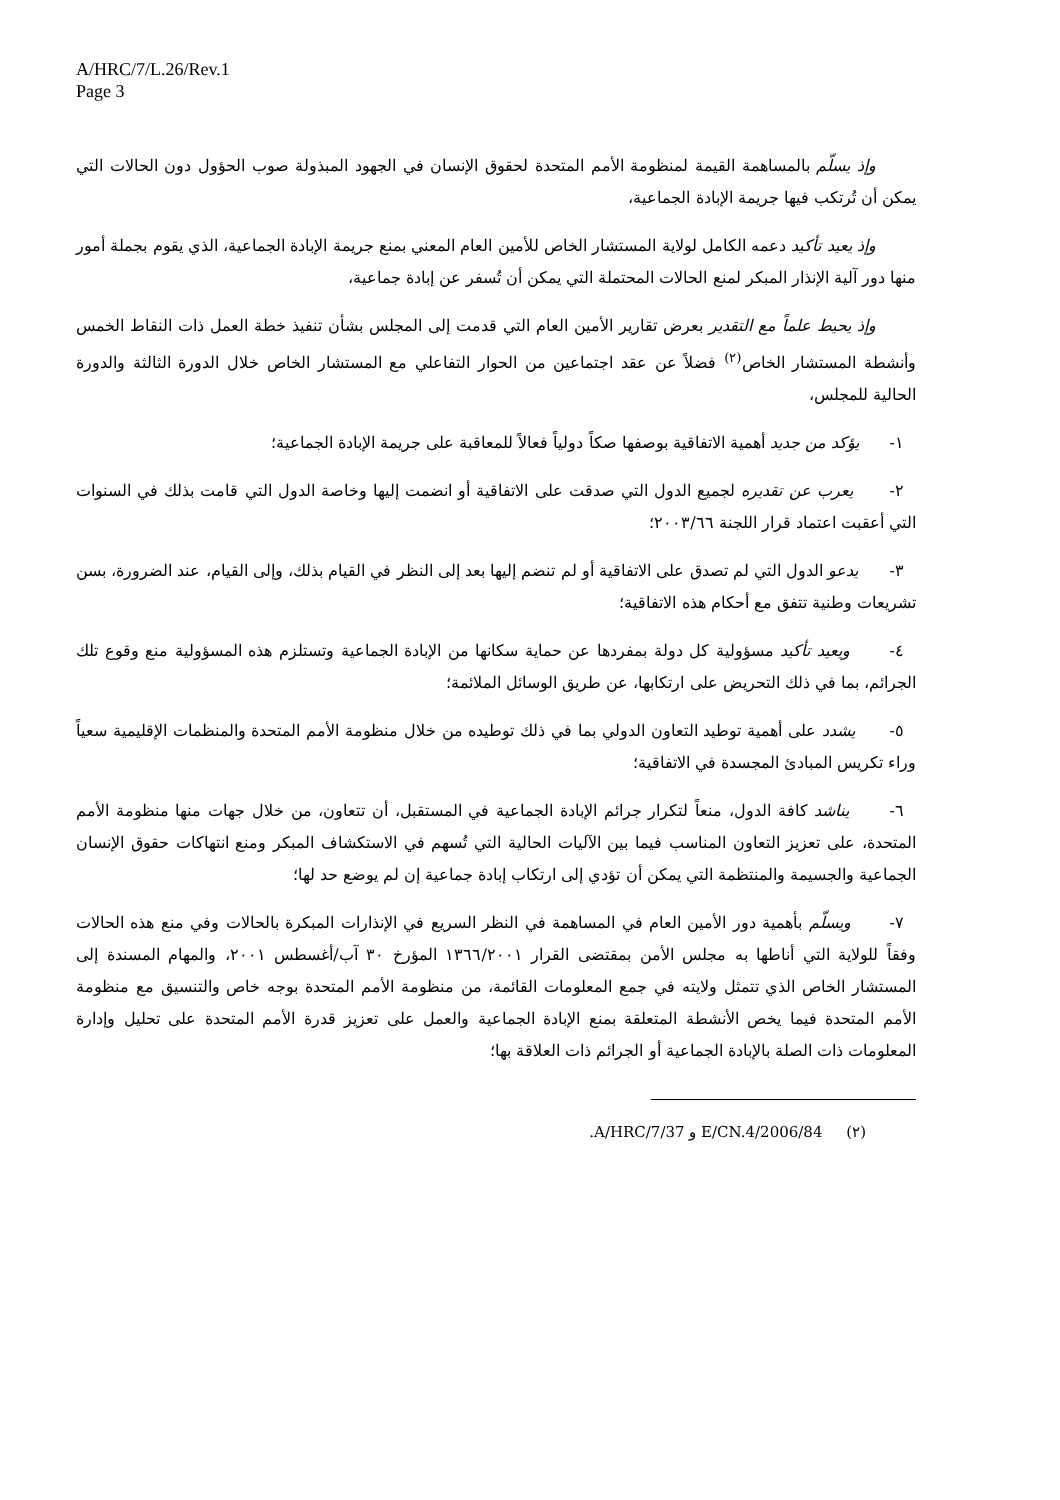A/HRC/7/L.26/Rev.1
Page 3
وإذ يسلّم بالمساهمة القيمة لمنظومة الأمم المتحدة لحقوق الإنسان في الجهود المبذولة صوب الحؤول دون الحالات التي يمكن أن تُرتكب فيها جريمة الإبادة الجماعية،
وإذ يعيد تأكيد دعمه الكامل لولاية المستشار الخاص للأمين العام المعني بمنع جريمة الإبادة الجماعية، الذي يقوم بجملة أمور منها دور آلية الإنذار المبكر لمنع الحالات المحتملة التي يمكن أن تُسفر عن إبادة جماعية،
وإذ يحيط علماً مع التقدير بعرض تقارير الأمين العام التي قدمت إلى المجلس بشأن تنفيذ خطة العمل ذات النقاط الخمس وأنشطة المستشار الخاص<sup>(٢)</sup> فضلاً عن عقد اجتماعين من الحوار التفاعلي مع المستشار الخاص خلال الدورة الثالثة والدورة الحالية للمجلس،
١- يؤكد من جديد أهمية الاتفاقية بوصفها صكاً دولياً فعالاً للمعاقبة على جريمة الإبادة الجماعية؛
٢- يعرب عن تقديره لجميع الدول التي صدقت على الاتفاقية أو انضمت إليها وخاصة الدول التي قامت بذلك في السنوات التي أعقبت اعتماد قرار اللجنة ٢٠٠٣/٦٦؛
٣- يدعو الدول التي لم تصدق على الاتفاقية أو لم تنضم إليها بعد إلى النظر في القيام بذلك، وإلى القيام، عند الضرورة، بسن تشريعات وطنية تتفق مع أحكام هذه الاتفاقية؛
٤- ويعيد تأكيد مسؤولية كل دولة بمفردها عن حماية سكانها من الإبادة الجماعية وتستلزم هذه المسؤولية منع وقوع تلك الجرائم، بما في ذلك التحريض على ارتكابها، عن طريق الوسائل الملائمة؛
٥- يشدد على أهمية توطيد التعاون الدولي بما في ذلك توطيده من خلال منظومة الأمم المتحدة والمنظمات الإقليمية سعياً وراء تكريس المبادئ المجسدة في الاتفاقية؛
٦- يناشد كافة الدول، منعاً لتكرار جرائم الإبادة الجماعية في المستقبل، أن تتعاون، من خلال جهات منها منظومة الأمم المتحدة، على تعزيز التعاون المناسب فيما بين الآليات الحالية التي تُسهم في الاستكشاف المبكر ومنع انتهاكات حقوق الإنسان الجماعية والجسيمة والمنتظمة التي يمكن أن تؤدي إلى ارتكاب إبادة جماعية إن لم يوضع حد لها؛
٧- ويسلّم بأهمية دور الأمين العام في المساهمة في النظر السريع في الإنذارات المبكرة بالحالات وفي منع هذه الحالات وفقاً للولاية التي أناطها به مجلس الأمن بمقتضى القرار ١٣٦٦/٢٠٠١ المؤرخ ٣٠ آب/أغسطس ٢٠٠١، والمهام المسندة إلى المستشار الخاص الذي تتمثل ولايته في جمع المعلومات القائمة، من منظومة الأمم المتحدة بوجه خاص والتنسيق مع منظومة الأمم المتحدة فيما يخص الأنشطة المتعلقة بمنع الإبادة الجماعية والعمل على تعزيز قدرة الأمم المتحدة على تحليل وإدارة المعلومات ذات الصلة بالإبادة الجماعية أو الجرائم ذات العلاقة بها؛
(٢) E/CN.4/2006/84 و A/HRC/7/37.